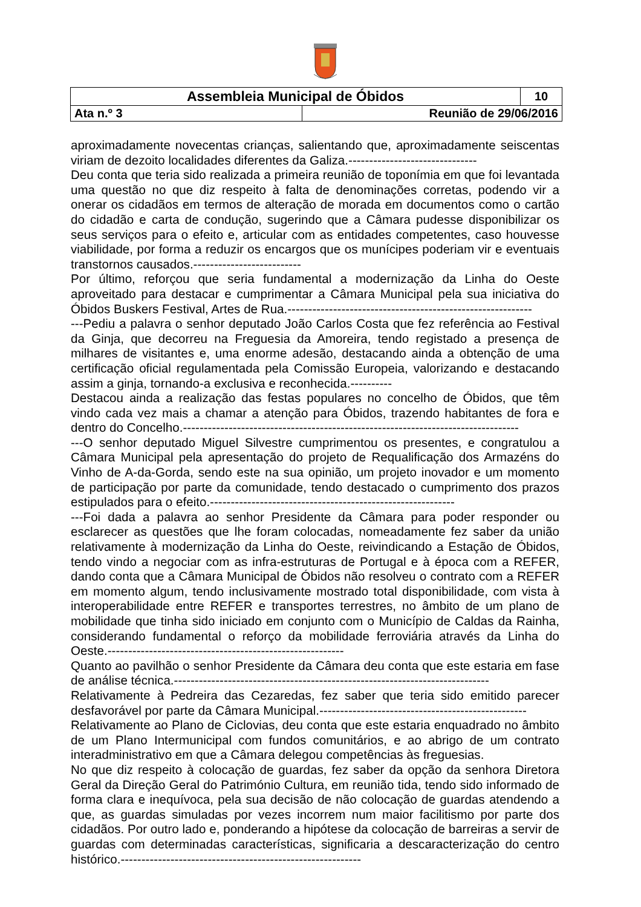| Assembleia Municipal de Óbidos | | 10 |
| Ata n.º 3 | Reunião de 29/06/2016 | |
aproximadamente novecentas crianças, salientando que, aproximadamente seiscentas viriam de dezoito localidades diferentes da Galiza.-------------------------------
Deu conta que teria sido realizada a primeira reunião de toponímia em que foi levantada uma questão no que diz respeito à falta de denominações corretas, podendo vir a onerar os cidadãos em termos de alteração de morada em documentos como o cartão do cidadão e carta de condução, sugerindo que a Câmara pudesse disponibilizar os seus serviços para o efeito e, articular com as entidades competentes, caso houvesse viabilidade, por forma a reduzir os encargos que os munícipes poderiam vir e eventuais transtornos causados.--------------------------
Por último, reforçou que seria fundamental a modernização da Linha do Oeste aproveitado para destacar e cumprimentar a Câmara Municipal pela sua iniciativa do Óbidos Buskers Festival, Artes de Rua.-----------------------------------------------------------
---Pediu a palavra o senhor deputado João Carlos Costa que fez referência ao Festival da Ginja, que decorreu na Freguesia da Amoreira, tendo registado a presença de milhares de visitantes e, uma enorme adesão, destacando ainda a obtenção de uma certificação oficial regulamentada pela Comissão Europeia, valorizando e destacando assim a ginja, tornando-a exclusiva e reconhecida.----------
Destacou ainda a realização das festas populares no concelho de Óbidos, que têm vindo cada vez mais a chamar a atenção para Óbidos, trazendo habitantes de fora e dentro do Concelho.---------------------------------------------------------------------------------
---O senhor deputado Miguel Silvestre cumprimentou os presentes, e congratulou a Câmara Municipal pela apresentação do projeto de Requalificação dos Armazéns do Vinho de A-da-Gorda, sendo este na sua opinião, um projeto inovador e um momento de participação por parte da comunidade, tendo destacado o cumprimento dos prazos estipulados para o efeito.-----------------------------------------------------------
---Foi dada a palavra ao senhor Presidente da Câmara para poder responder ou esclarecer as questões que lhe foram colocadas, nomeadamente fez saber da união relativamente à modernização da Linha do Oeste, reivindicando a Estação de Óbidos, tendo vindo a negociar com as infra-estruturas de Portugal e à época com a REFER, dando conta que a Câmara Municipal de Óbidos não resolveu o contrato com a REFER em momento algum, tendo inclusivamente mostrado total disponibilidade, com vista à interoperabilidade entre REFER e transportes terrestres, no âmbito de um plano de mobilidade que tinha sido iniciado em conjunto com o Município de Caldas da Rainha, considerando fundamental o reforço da mobilidade ferroviária através da Linha do Oeste.---------------------------------------------------------
Quanto ao pavilhão o senhor Presidente da Câmara deu conta que este estaria em fase de análise técnica.----------------------------------------------------------------------------
Relativamente à Pedreira das Cezaredas, fez saber que teria sido emitido parecer desfavorável por parte da Câmara Municipal.--------------------------------------------------
Relativamente ao Plano de Ciclovias, deu conta que este estaria enquadrado no âmbito de um Plano Intermunicipal com fundos comunitários, e ao abrigo de um contrato interadministrativo em que a Câmara delegou competências às freguesias.
No que diz respeito à colocação de guardas, fez saber da opção da senhora Diretora Geral da Direção Geral do Património Cultura, em reunião tida, tendo sido informado de forma clara e inequívoca, pela sua decisão de não colocação de guardas atendendo a que, as guardas simuladas por vezes incorrem num maior facilitismo por parte dos cidadãos. Por outro lado e, ponderando a hipótese da colocação de barreiras a servir de guardas com determinadas características, significaria a descaracterização do centro histórico.----------------------------------------------------------